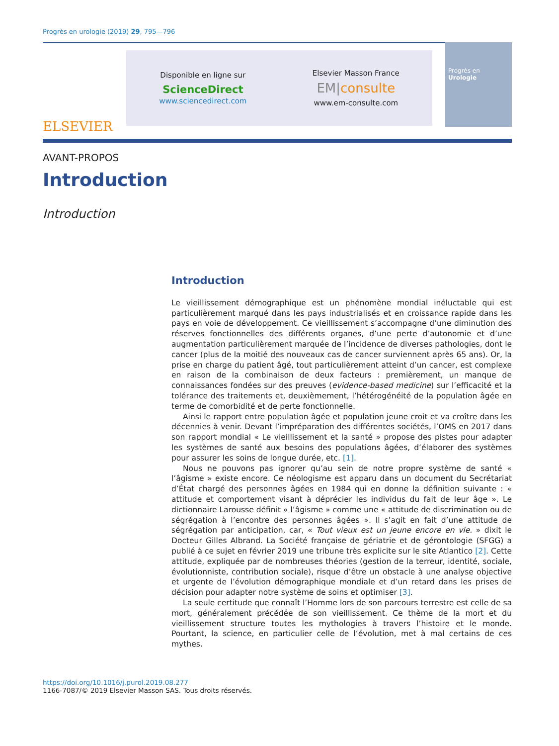Progrès en urologie (2019) 29, 795—796
ELSEVIER
Disponible en ligne sur
ScienceDirect
www.sciencedirect.com
Elsevier Masson France
EM|consulte
www.em-consulte.com
Progrès en
Urologie
AVANT-PROPOS
Introduction
Introduction
Introduction
Le vieillissement démographique est un phénomène mondial inéluctable qui est particulièrement marqué dans les pays industrialisés et en croissance rapide dans les pays en voie de développement. Ce vieillissement s’accompagne d’une diminution des réserves fonctionnelles des différents organes, d’une perte d’autonomie et d’une augmentation particulièrement marquée de l’incidence de diverses pathologies, dont le cancer (plus de la moitié des nouveaux cas de cancer surviennent après 65 ans). Or, la prise en charge du patient âgé, tout particulièrement atteint d’un cancer, est complexe en raison de la combinaison de deux facteurs : premièrement, un manque de connaissances fondées sur des preuves (evidence-based medicine) sur l’efficacité et la tolérance des traitements et, deuxièmement, l’hétérogénéité de la population âgée en terme de comorbidité et de perte fonctionnelle.
Ainsi le rapport entre population âgée et population jeune croit et va croître dans les décennies à venir. Devant l’impréparation des différentes sociétés, l’OMS en 2017 dans son rapport mondial « Le vieillissement et la santé » propose des pistes pour adapter les systèmes de santé aux besoins des populations âgées, d’élaborer des systèmes pour assurer les soins de longue durée, etc. [1].
Nous ne pouvons pas ignorer qu’au sein de notre propre système de santé « l’âgisme » existe encore. Ce néologisme est apparu dans un document du Secrétariat d’État chargé des personnes âgées en 1984 qui en donne la définition suivante : « attitude et comportement visant à déprécier les individus du fait de leur âge ». Le dictionnaire Larousse définit « l’âgisme » comme une « attitude de discrimination ou de ségrégation à l’encontre des personnes âgées ». Il s’agit en fait d’une attitude de ségrégation par anticipation, car, « Tout vieux est un jeune encore en vie. » dixit le Docteur Gilles Albrand. La Société française de gériatrie et de gérontologie (SFGG) a publié à ce sujet en février 2019 une tribune très explicite sur le site Atlantico [2]. Cette attitude, expliquée par de nombreuses théories (gestion de la terreur, identité, sociale, évolutionniste, contribution sociale), risque d’être un obstacle à une analyse objective et urgente de l’évolution démographique mondiale et d’un retard dans les prises de décision pour adapter notre système de soins et optimiser [3].
La seule certitude que connaît l’Homme lors de son parcours terrestre est celle de sa mort, généralement précédée de son vieillissement. Ce thème de la mort et du vieillissement structure toutes les mythologies à travers l’histoire et le monde. Pourtant, la science, en particulier celle de l’évolution, met à mal certains de ces mythes.
https://doi.org/10.1016/j.purol.2019.08.277
1166-7087/© 2019 Elsevier Masson SAS. Tous droits réservés.